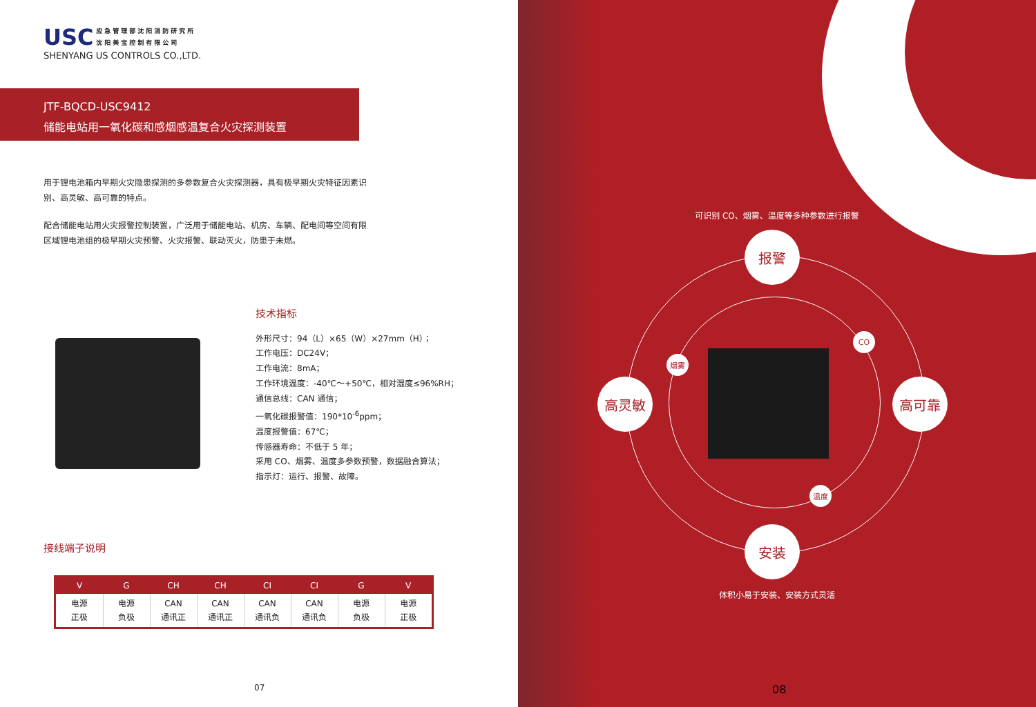USC 应急管理部沈阳消防研究所
沈阳美宝控制有限公司
SHENYANG US CONTROLS CO.,LTD.
JTF-BQCD-USC9412
储能电站用一氧化碳和感烟感温复合火灾探测装置
用于锂电池箱内早期火灾隐患探测的多参数复合火灾探测器，具有极早期火灾特征因素识别、高灵敏、高可靠的特点。
配合储能电站用火灾报警控制装置，广泛用于储能电站、机房、车辆、配电间等空间有限区域锂电池组的极早期火灾预警、火灾报警、联动灭火，防患于未燃。
技术指标
外形尺寸：94（L）×65（W）×27mm（H）；
工作电压：DC24V；
工作电流：8mA；
工作环境温度：-40℃～+50℃，相对湿度≤96%RH；
通信总线：CAN 通信；
一氧化碳报警值：190*10<sup>-6</sup>ppm；
温度报警值：67℃；
传感器寿命：不低于 5 年；
采用 CO、烟雾、温度多参数预警，数据融合算法；
指示灯：运行、报警、故障。
接线端子说明
| V | G | CH | CH | CI | CI | G | V |
| --- | --- | --- | --- | --- | --- | --- | --- |
| 电源 正极 | 电源 负极 | CAN 通讯正 | CAN 通讯正 | CAN 通讯负 | CAN 通讯负 | 电源 负极 | 电源 正极 |
07
可识别 CO、烟雾、温度等多种参数进行报警
报警
高灵敏 高可靠
安装
烟雾
CO
温度
体积小易于安装、安装方式灵活
08